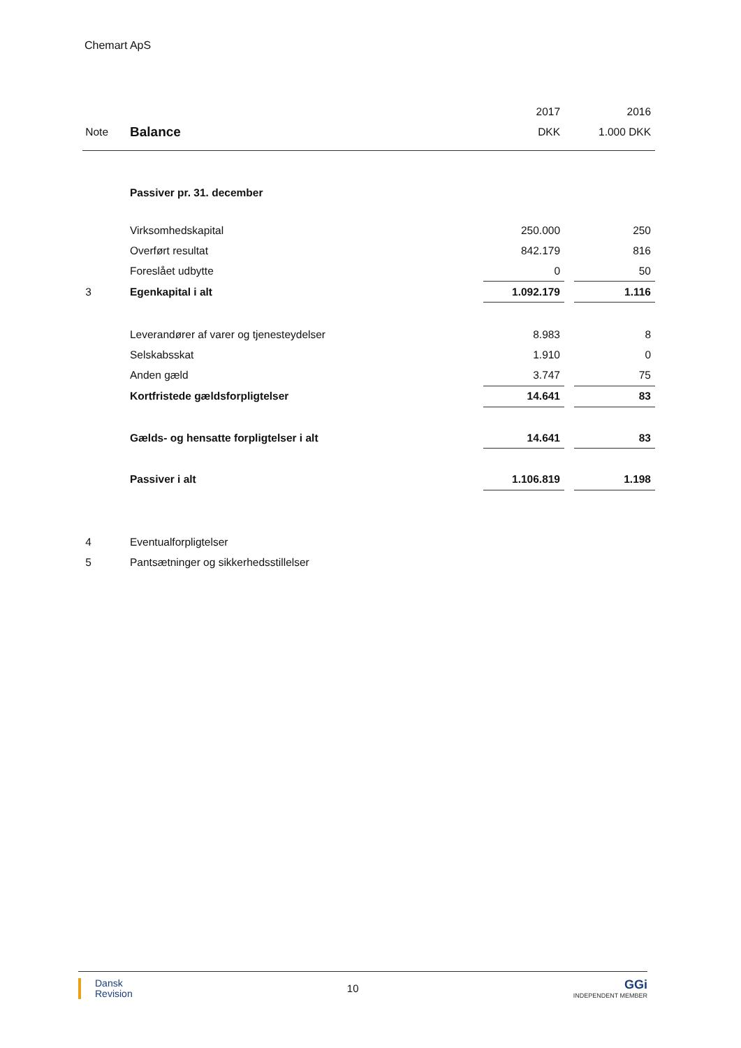Chemart ApS
| | | 2017 | | 2016 |
| Note | Balance | DKK | | 1.000 DKK |
| | Passiver pr. 31. december | | | |
| | Virksomhedskapital | 250.000 | | 250 |
| | Overført resultat | 842.179 | | 816 |
| | Foreslået udbytte | 0 | | 50 |
| 3 | Egenkapital i alt | 1.092.179 | | 1.116 |
| | Leverandører af varer og tjenesteydelser | 8.983 | | 8 |
| | Selskabsskat | 1.910 | | 0 |
| | Anden gæld | 3.747 | | 75 |
| | Kortfristede gældsforpligtelser | 14.641 | | 83 |
| | Gælds- og hensatte forpligtelser i alt | 14.641 | | 83 |
| | Passiver i alt | 1.106.819 | | 1.198 |
| 4 | Eventualforpligtelser | | | |
| 5 | Pantsætninger og sikkerhedsstillelser | | | |
Dansk
Revision
10
GGi
INDEPENDENT MEMBER